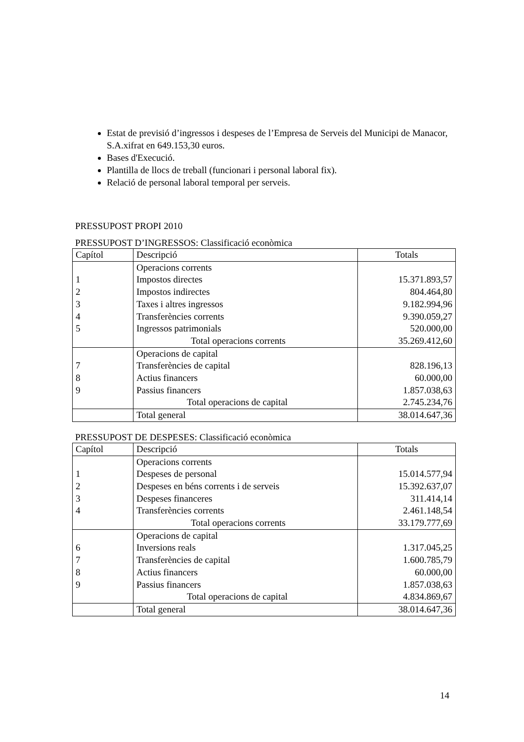Estat de previsió d’ingressos i despeses de l’Empresa de Serveis del Municipi de Manacor, S.A.xifrat en 649.153,30 euros.
Bases d'Execució.
Plantilla de llocs de treball (funcionari i personal laboral fix).
Relació de personal laboral temporal per serveis.
PRESSUPOST PROPI 2010
PRESSUPOST D’INGRESSOS: Classificació econòmica
| Capítol | Descripció | Totals |
| 1 2 3 4 5 | Operacions corrents Impostos directes Impostos indirectes Taxes i altres ingressos Transferències corrents Ingressos patrimonials Total operacions corrents | 15.371.893,57 804.464,80 9.182.994,96 9.390.059,27 520.000,00 35.269.412,60 |
| 7 8 9 | Operacions de capital Transferències de capital Actius financers Passius financers Total operacions de capital | 828.196,13 60.000,00 1.857.038,63 2.745.234,76 |
| | Total general | 38.014.647,36 |
PRESSUPOST DE DESPESES: Classificació econòmica
| Capítol | Descripció | Totals |
| 1 2 3 4 | Operacions corrents Despeses de personal Despeses en béns corrents i de serveis Despeses financeres Transferències corrents Total operacions corrents | 15.014.577,94 15.392.637,07 311.414,14 2.461.148,54 33.179.777,69 |
| 6 7 8 9 | Operacions de capital Inversions reals Transferències de capital Actius financers Passius financers Total operacions de capital | 1.317.045,25 1.600.785,79 60.000,00 1.857.038,63 4.834.869,67 |
| | Total general | 38.014.647,36 |
14